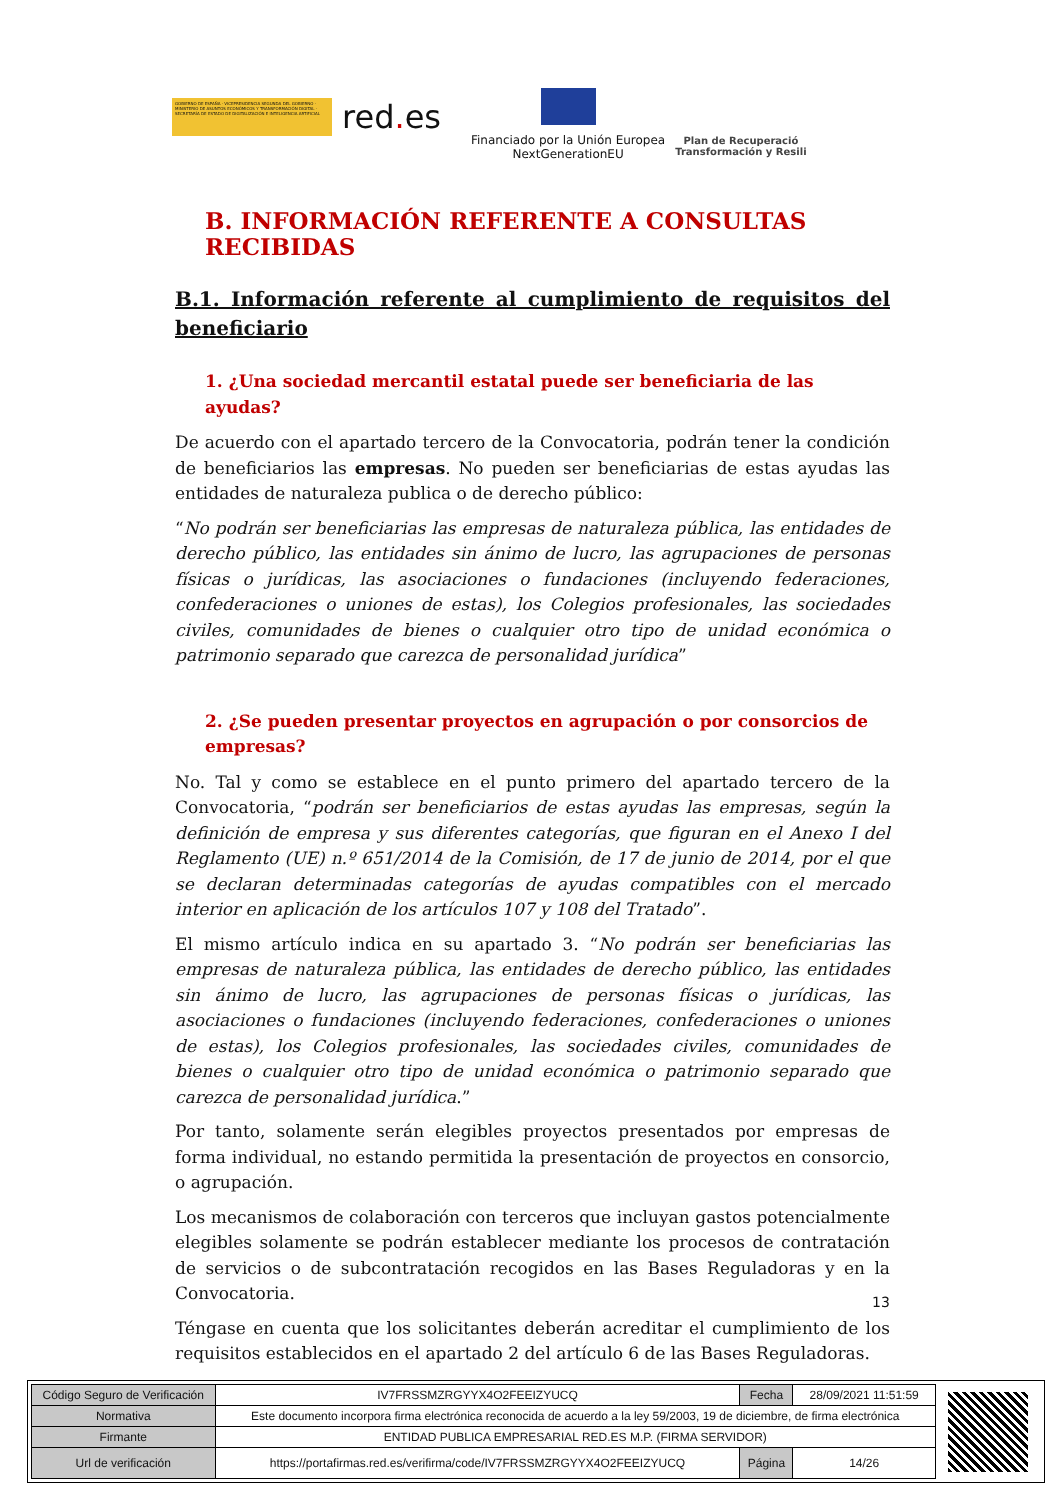GOBIERNO DE ESPAÑA · VICEPRESIDENCIA SEGUNDA DEL GOBIERNO · MINISTERIO DE ASUNTOS ECONÓMICOS Y TRANSFORMACIÓN DIGITAL · SECRETARÍA DE ESTADO DE DIGITALIZACIÓN E INTELIGENCIA ARTIFICIAL
red. es
Financiado por la Unión Europea
NextGenerationEU
Plan de Recuperació
Transformación y Resili
B. INFORMACIÓN REFERENTE A CONSULTAS RECIBIDAS
B.1. Información referente al cumplimiento de requisitos del
beneficiario
1. ¿Una sociedad mercantil estatal puede ser beneficiaria de las ayudas?
De acuerdo con el apartado tercero de la Convocatoria, podrán tener la condición de beneficiarios las empresas. No pueden ser beneficiarias de estas ayudas las entidades de naturaleza publica o de derecho público:
“No podrán ser beneficiarias las empresas de naturaleza pública, las entidades de derecho público, las entidades sin ánimo de lucro, las agrupaciones de personas físicas o jurídicas, las asociaciones o fundaciones (incluyendo federaciones, confederaciones o uniones de estas), los Colegios profesionales, las sociedades civiles, comunidades de bienes o cualquier otro tipo de unidad económica o patrimonio separado que carezca de personalidad jurídica”
2. ¿Se pueden presentar proyectos en agrupación o por consorcios de empresas?
No. Tal y como se establece en el punto primero del apartado tercero de la Convocatoria, “podrán ser beneficiarios de estas ayudas las empresas, según la definición de empresa y sus diferentes categorías, que figuran en el Anexo I del Reglamento (UE) n.º 651/2014 de la Comisión, de 17 de junio de 2014, por el que se declaran determinadas categorías de ayudas compatibles con el mercado interior en aplicación de los artículos 107 y 108 del Tratado”.
El mismo artículo indica en su apartado 3. “No podrán ser beneficiarias las empresas de naturaleza pública, las entidades de derecho público, las entidades sin ánimo de lucro, las agrupaciones de personas físicas o jurídicas, las asociaciones o fundaciones (incluyendo federaciones, confederaciones o uniones de estas), los Colegios profesionales, las sociedades civiles, comunidades de bienes o cualquier otro tipo de unidad económica o patrimonio separado que carezca de personalidad jurídica.”
Por tanto, solamente serán elegibles proyectos presentados por empresas de forma individual, no estando permitida la presentación de proyectos en consorcio, o agrupación.
Los mecanismos de colaboración con terceros que incluyan gastos potencialmente elegibles solamente se podrán establecer mediante los procesos de contratación de servicios o de subcontratación recogidos en las Bases Reguladoras y en la Convocatoria.
Téngase en cuenta que los solicitantes deberán acreditar el cumplimiento de los requisitos establecidos en el apartado 2 del artículo 6 de las Bases Reguladoras.
13
| Código Seguro de Verificación | IV7FRSSMZRGYYX4O2FEEIZYUCQ | Fecha | 28/09/2021 11:51:59 |
| Normativa | Este documento incorpora firma electrónica reconocida de acuerdo a la ley 59/2003, 19 de diciembre, de firma electrónica | | |
| Firmante | ENTIDAD PUBLICA EMPRESARIAL RED.ES M.P. (FIRMA SERVIDOR) | | |
| Url de verificación | https://portafirmas.red.es/verifirma/code/IV7FRSSMZRGYYX4O2FEEIZYUCQ | Página | 14/26 |